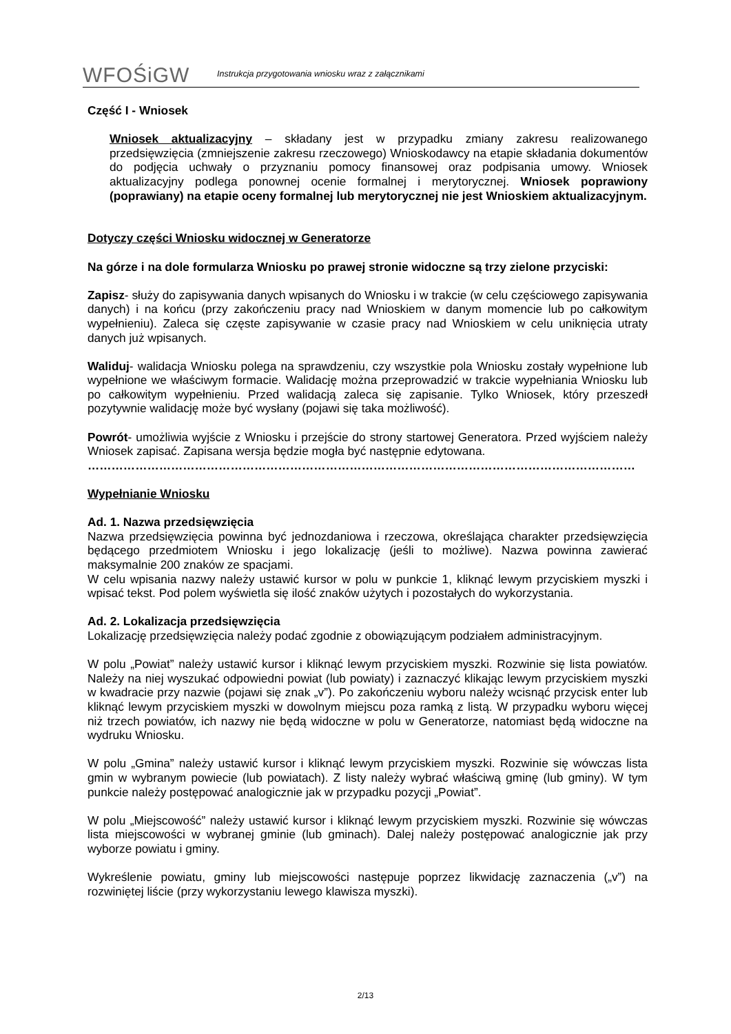WFOŚiGW
Instrukcja przygotowania wniosku wraz z załącznikami
Część I - Wniosek
Wniosek aktualizacyjny – składany jest w przypadku zmiany zakresu realizowanego przedsięwzięcia (zmniejszenie zakresu rzeczowego) Wnioskodawcy na etapie składania dokumentów do podjęcia uchwały o przyznaniu pomocy finansowej oraz podpisania umowy. Wniosek aktualizacyjny podlega ponownej ocenie formalnej i merytorycznej. Wniosek poprawiony (poprawiany) na etapie oceny formalnej lub merytorycznej nie jest Wnioskiem aktualizacyjnym.
Dotyczy części Wniosku widocznej w Generatorze
Na górze i na dole formularza Wniosku po prawej stronie widoczne są trzy zielone przyciski:
Zapisz- służy do zapisywania danych wpisanych do Wniosku i w trakcie (w celu częściowego zapisywania danych) i na końcu (przy zakończeniu pracy nad Wnioskiem w danym momencie lub po całkowitym wypełnieniu). Zaleca się częste zapisywanie w czasie pracy nad Wnioskiem w celu uniknięcia utraty danych już wpisanych.
Waliduj- walidacja Wniosku polega na sprawdzeniu, czy wszystkie pola Wniosku zostały wypełnione lub wypełnione we właściwym formacie. Walidację można przeprowadzić w trakcie wypełniania Wniosku lub po całkowitym wypełnieniu. Przed walidacją zaleca się zapisanie. Tylko Wniosek, który przeszedł pozytywnie walidację może być wysłany (pojawi się taka możliwość).
Powrót- umożliwia wyjście z Wniosku i przejście do strony startowej Generatora. Przed wyjściem należy Wniosek zapisać. Zapisana wersja będzie mogła być następnie edytowana.
…………………………………………………………………………………………………………………………
Wypełnianie Wniosku
Ad. 1. Nazwa przedsięwzięcia
Nazwa przedsięwzięcia powinna być jednozdaniowa i rzeczowa, określająca charakter przedsięwzięcia będącego przedmiotem Wniosku i jego lokalizację (jeśli to możliwe). Nazwa powinna zawierać maksymalnie 200 znaków ze spacjami.
W celu wpisania nazwy należy ustawić kursor w polu w punkcie 1, kliknąć lewym przyciskiem myszki i wpisać tekst. Pod polem wyświetla się ilość znaków użytych i pozostałych do wykorzystania.
Ad. 2. Lokalizacja przedsięwzięcia
Lokalizację przedsięwzięcia należy podać zgodnie z obowiązującym podziałem administracyjnym.
W polu „Powiat” należy ustawić kursor i kliknąć lewym przyciskiem myszki. Rozwinie się lista powiatów. Należy na niej wyszukać odpowiedni powiat (lub powiaty) i zaznaczyć klikając lewym przyciskiem myszki w kwadracie przy nazwie (pojawi się znak „v”). Po zakończeniu wyboru należy wcisnąć przycisk enter lub kliknąć lewym przyciskiem myszki w dowolnym miejscu poza ramką z listą. W przypadku wyboru więcej niż trzech powiatów, ich nazwy nie będą widoczne w polu w Generatorze, natomiast będą widoczne na wydruku Wniosku.
W polu „Gmina” należy ustawić kursor i kliknąć lewym przyciskiem myszki. Rozwinie się wówczas lista gmin w wybranym powiecie (lub powiatach). Z listy należy wybrać właściwą gminę (lub gminy). W tym punkcie należy postępować analogicznie jak w przypadku pozycji „Powiat”.
W polu „Miejscowość” należy ustawić kursor i kliknąć lewym przyciskiem myszki. Rozwinie się wówczas lista miejscowości w wybranej gminie (lub gminach). Dalej należy postępować analogicznie jak przy wyborze powiatu i gminy.
Wykreślenie powiatu, gminy lub miejscowości następuje poprzez likwidację zaznaczenia („v”) na rozwiniętej liście (przy wykorzystaniu lewego klawisza myszki).
2/13